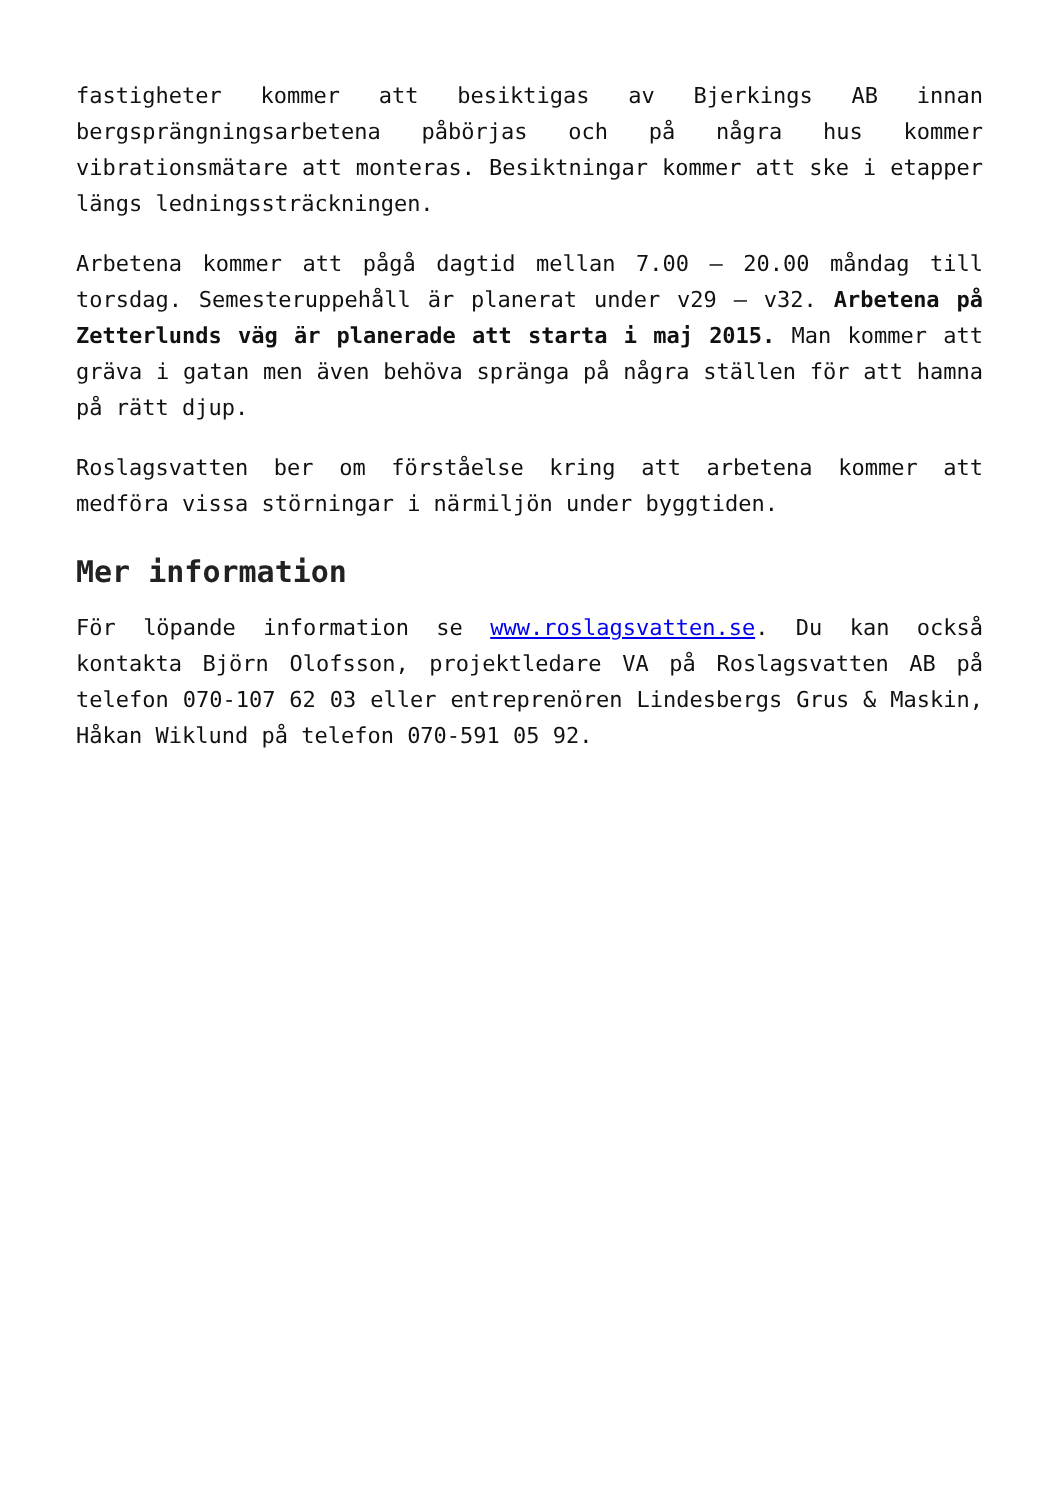fastigheter kommer att besiktigas av Bjerkings AB innan bergsprängningsarbetena påbörjas och på några hus kommer vibrationsmätare att monteras. Besiktningar kommer att ske i etapper längs ledningssträckningen.
Arbetena kommer att pågå dagtid mellan 7.00 – 20.00 måndag till torsdag. Semesteruppehåll är planerat under v29 – v32. Arbetena på Zetterlunds väg är planerade att starta i maj 2015. Man kommer att gräva i gatan men även behöva spränga på några ställen för att hamna på rätt djup.
Roslagsvatten ber om förståelse kring att arbetena kommer att medföra vissa störningar i närmiljön under byggtiden.
Mer information
För löpande information se www.roslagsvatten.se. Du kan också kontakta Björn Olofsson, projektledare VA på Roslagsvatten AB på telefon 070-107 62 03 eller entreprenören Lindesbergs Grus & Maskin, Håkan Wiklund på telefon 070-591 05 92.